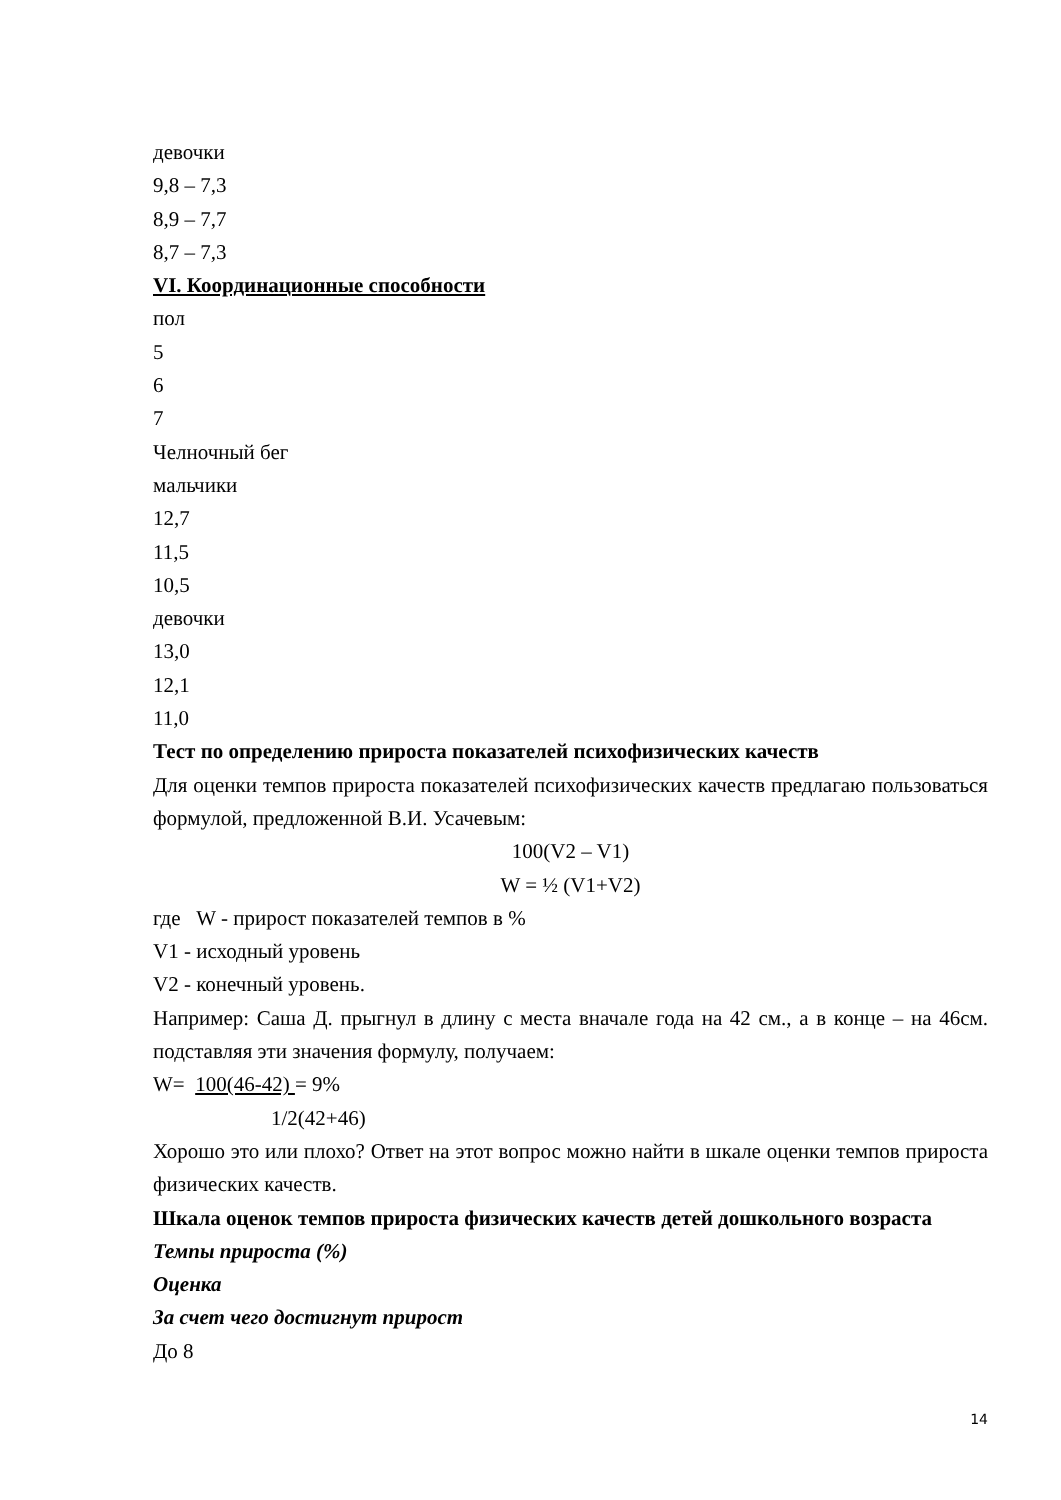девочки
9,8 – 7,3
8,9 – 7,7
8,7 – 7,3
VI. Координационные способности
пол
5
6
7
Челночный бег
мальчики
12,7
11,5
10,5
девочки
13,0
12,1
11,0
Тест по определению прироста показателей психофизических качеств
Для оценки темпов прироста показателей психофизических качеств предлагаю пользоваться формулой, предложенной В.И. Усачевым:
100(V2 – V1)
W = ½ (V1+V2)
где W - прирост показателей темпов в %
V1 - исходный уровень
V2 - конечный уровень.
Например: Саша Д. прыгнул в длину с места вначале года на 42 см., а в конце – на 46см. подставляя эти значения формулу, получаем:
W= 100(46-42) = 9%
1/2(42+46)
Хорошо это или плохо? Ответ на этот вопрос можно найти в шкале оценки темпов прироста физических качеств.
Шкала оценок темпов прироста физических качеств детей дошкольного возраста
Темпы прироста (%)
Оценка
За счет чего достигнут прирост
До 8
14